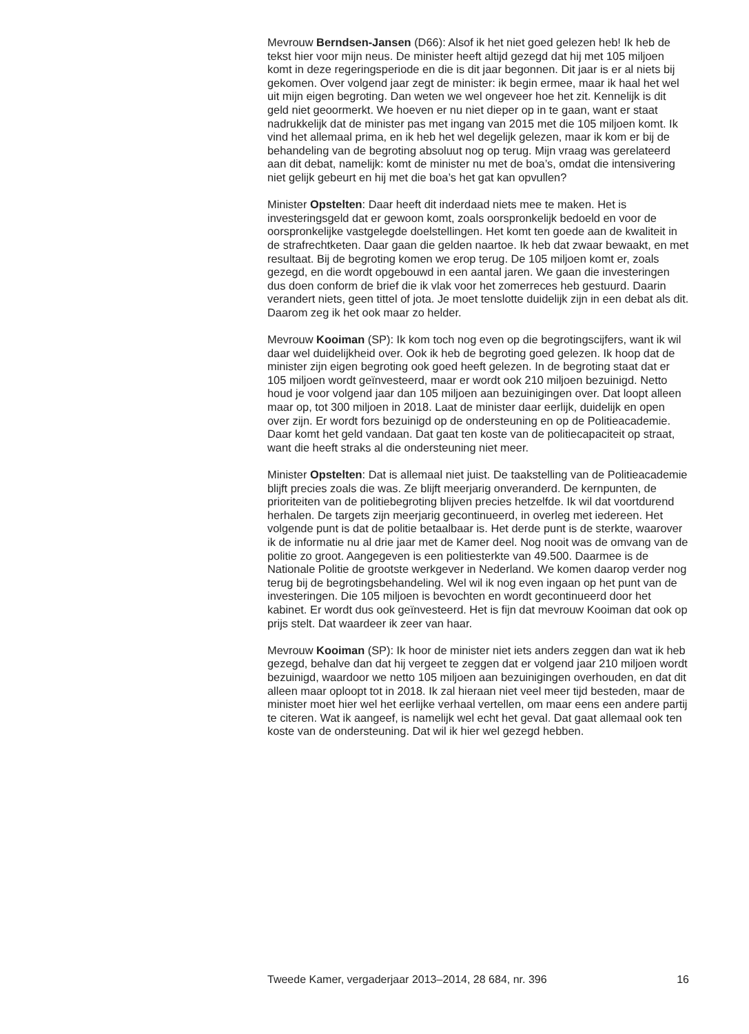Mevrouw Berndsen-Jansen (D66): Alsof ik het niet goed gelezen heb! Ik heb de tekst hier voor mijn neus. De minister heeft altijd gezegd dat hij met 105 miljoen komt in deze regeringsperiode en die is dit jaar begonnen. Dit jaar is er al niets bij gekomen. Over volgend jaar zegt de minister: ik begin ermee, maar ik haal het wel uit mijn eigen begroting. Dan weten we wel ongeveer hoe het zit. Kennelijk is dit geld niet geoormerkt. We hoeven er nu niet dieper op in te gaan, want er staat nadrukkelijk dat de minister pas met ingang van 2015 met die 105 miljoen komt. Ik vind het allemaal prima, en ik heb het wel degelijk gelezen, maar ik kom er bij de behandeling van de begroting absoluut nog op terug. Mijn vraag was gerelateerd aan dit debat, namelijk: komt de minister nu met de boa’s, omdat die intensivering niet gelijk gebeurt en hij met die boa’s het gat kan opvullen?
Minister Opstelten: Daar heeft dit inderdaad niets mee te maken. Het is investeringsgeld dat er gewoon komt, zoals oorspronkelijk bedoeld en voor de oorspronkelijke vastgelegde doelstellingen. Het komt ten goede aan de kwaliteit in de strafrechtketen. Daar gaan die gelden naartoe. Ik heb dat zwaar bewaakt, en met resultaat. Bij de begroting komen we erop terug. De 105 miljoen komt er, zoals gezegd, en die wordt opgebouwd in een aantal jaren. We gaan die investeringen dus doen conform de brief die ik vlak voor het zomerreces heb gestuurd. Daarin verandert niets, geen tittel of jota. Je moet tenslotte duidelijk zijn in een debat als dit. Daarom zeg ik het ook maar zo helder.
Mevrouw Kooiman (SP): Ik kom toch nog even op die begrotingscijfers, want ik wil daar wel duidelijkheid over. Ook ik heb de begroting goed gelezen. Ik hoop dat de minister zijn eigen begroting ook goed heeft gelezen. In de begroting staat dat er 105 miljoen wordt geïnvesteerd, maar er wordt ook 210 miljoen bezuinigd. Netto houd je voor volgend jaar dan 105 miljoen aan bezuinigingen over. Dat loopt alleen maar op, tot 300 miljoen in 2018. Laat de minister daar eerlijk, duidelijk en open over zijn. Er wordt fors bezuinigd op de ondersteuning en op de Politieacademie. Daar komt het geld vandaan. Dat gaat ten koste van de politiecapaciteit op straat, want die heeft straks al die ondersteuning niet meer.
Minister Opstelten: Dat is allemaal niet juist. De taakstelling van de Politieacademie blijft precies zoals die was. Ze blijft meerjarig onveranderd. De kernpunten, de prioriteiten van de politiebegroting blijven precies hetzelfde. Ik wil dat voortdurend herhalen. De targets zijn meerjarig gecontinueerd, in overleg met iedereen. Het volgende punt is dat de politie betaalbaar is. Het derde punt is de sterkte, waarover ik de informatie nu al drie jaar met de Kamer deel. Nog nooit was de omvang van de politie zo groot. Aangegeven is een politiesterkte van 49.500. Daarmee is de Nationale Politie de grootste werkgever in Nederland. We komen daarop verder nog terug bij de begrotingsbehandeling. Wel wil ik nog even ingaan op het punt van de investeringen. Die 105 miljoen is bevochten en wordt gecontinueerd door het kabinet. Er wordt dus ook geïnvesteerd. Het is fijn dat mevrouw Kooiman dat ook op prijs stelt. Dat waardeer ik zeer van haar.
Mevrouw Kooiman (SP): Ik hoor de minister niet iets anders zeggen dan wat ik heb gezegd, behalve dan dat hij vergeet te zeggen dat er volgend jaar 210 miljoen wordt bezuinigd, waardoor we netto 105 miljoen aan bezuinigingen overhouden, en dat dit alleen maar oploopt tot in 2018. Ik zal hieraan niet veel meer tijd besteden, maar de minister moet hier wel het eerlijke verhaal vertellen, om maar eens een andere partij te citeren. Wat ik aangeef, is namelijk wel echt het geval. Dat gaat allemaal ook ten koste van de ondersteuning. Dat wil ik hier wel gezegd hebben.
Tweede Kamer, vergaderjaar 2013–2014, 28 684, nr. 396 16